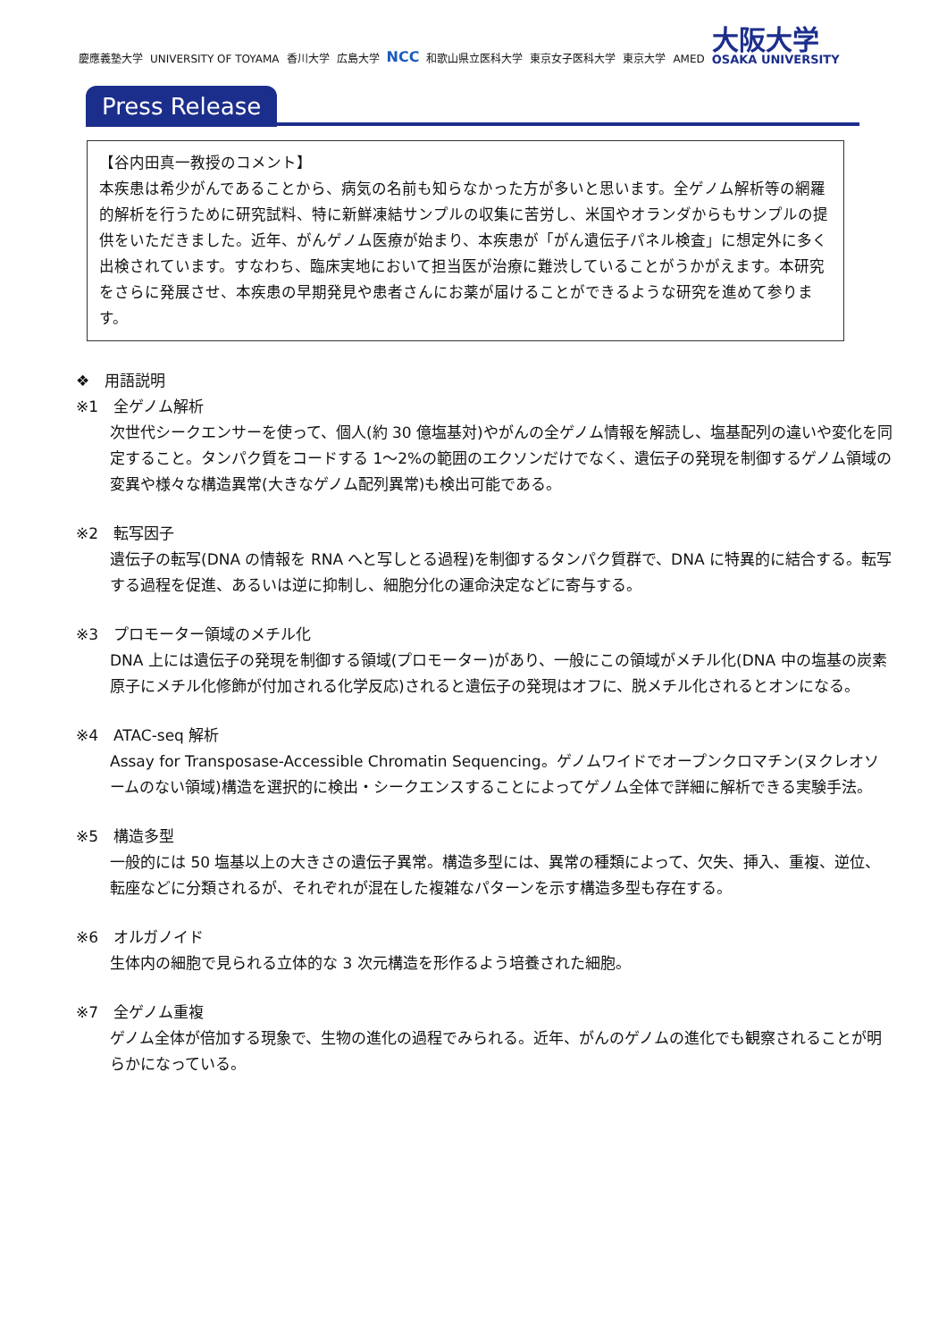慶應義塾大学 UNIVERSITY OF TOYAMA 香川大学 広島大学 NCC 和歌山県立医科大学 東京女子医科大学 東京大学 AMED 大阪大学 OSAKA UNIVERSITY
Press Release
【谷内田真一教授のコメント】
本疾患は希少がんであることから、病気の名前も知らなかった方が多いと思います。全ゲノム解析等の網羅的解析を行うために研究試料、特に新鮮凍結サンプルの収集に苦労し、米国やオランダからもサンプルの提供をいただきました。近年、がんゲノム医療が始まり、本疾患が「がん遺伝子パネル検査」に想定外に多く出検されています。すなわち、臨床実地において担当医が治療に難渋していることがうかがえます。本研究をさらに発展させ、本疾患の早期発見や患者さんにお薬が届けることができるような研究を進めて参ります。
❖　用語説明
※1　全ゲノム解析
次世代シークエンサーを使って、個人(約 30 億塩基対)やがんの全ゲノム情報を解読し、塩基配列の違いや変化を同定すること。タンパク質をコードする 1～2%の範囲のエクソンだけでなく、遺伝子の発現を制御するゲノム領域の変異や様々な構造異常(大きなゲノム配列異常)も検出可能である。
※2　転写因子
遺伝子の転写(DNA の情報を RNA へと写しとる過程)を制御するタンパク質群で、DNA に特異的に結合する。転写する過程を促進、あるいは逆に抑制し、細胞分化の運命決定などに寄与する。
※3　プロモーター領域のメチル化
DNA 上には遺伝子の発現を制御する領域(プロモーター)があり、一般にこの領域がメチル化(DNA 中の塩基の炭素原子にメチル化修飾が付加される化学反応)されると遺伝子の発現はオフに、脱メチル化されるとオンになる。
※4　ATAC-seq 解析
Assay for Transposase-Accessible Chromatin Sequencing。ゲノムワイドでオープンクロマチン(ヌクレオソームのない領域)構造を選択的に検出・シークエンスすることによってゲノム全体で詳細に解析できる実験手法。
※5　構造多型
一般的には 50 塩基以上の大きさの遺伝子異常。構造多型には、異常の種類によって、欠失、挿入、重複、逆位、転座などに分類されるが、それぞれが混在した複雑なパターンを示す構造多型も存在する。
※6　オルガノイド
生体内の細胞で見られる立体的な 3 次元構造を形作るよう培養された細胞。
※7　全ゲノム重複
ゲノム全体が倍加する現象で、生物の進化の過程でみられる。近年、がんのゲノムの進化でも観察されることが明らかになっている。